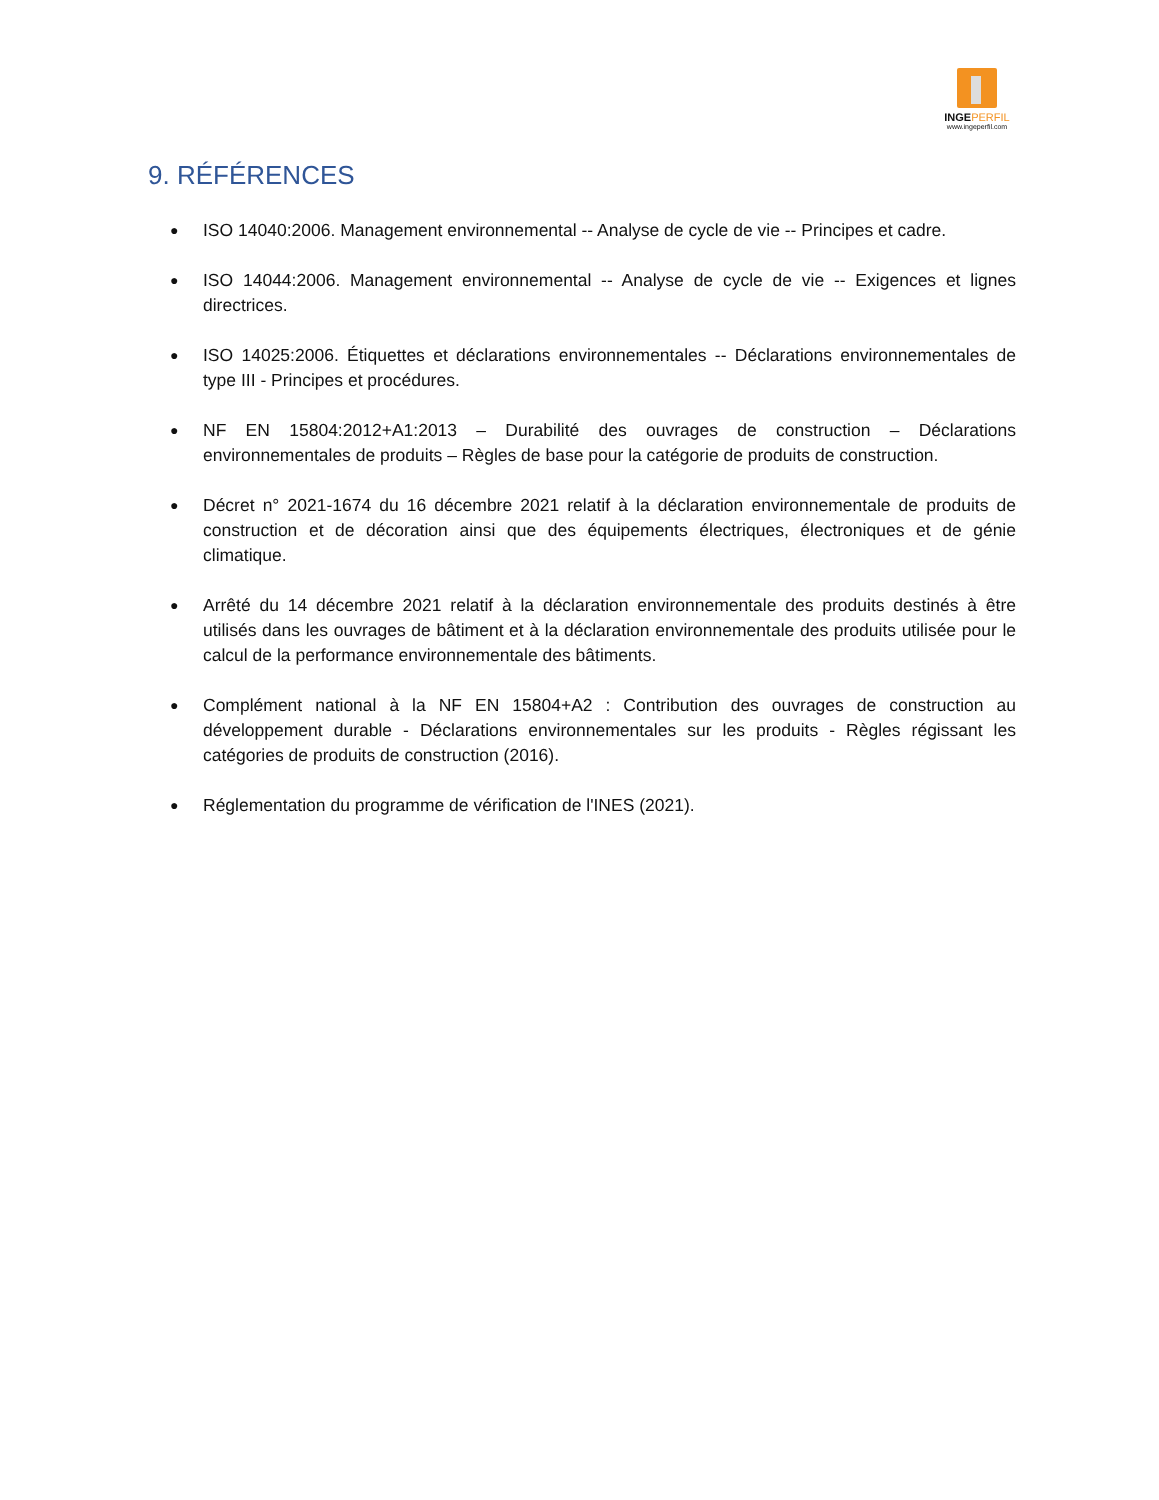INGEPERFIL
www.ingeperfil.com
9. RÉFÉRENCES
● ISO 14040:2006. Management environnemental -- Analyse de cycle de vie -- Principes et cadre.
● ISO 14044:2006. Management environnemental -- Analyse de cycle de vie -- Exigences et lignes directrices.
● ISO 14025:2006. Étiquettes et déclarations environnementales -- Déclarations environnementales de type III - Principes et procédures.
● NF EN 15804:2012+A1:2013 – Durabilité des ouvrages de construction – Déclarations environnementales de produits – Règles de base pour la catégorie de produits de construction.
● Décret n° 2021-1674 du 16 décembre 2021 relatif à la déclaration environnementale de produits de construction et de décoration ainsi que des équipements électriques, électroniques et de génie climatique.
● Arrêté du 14 décembre 2021 relatif à la déclaration environnementale des produits destinés à être utilisés dans les ouvrages de bâtiment et à la déclaration environnementale des produits utilisée pour le calcul de la performance environnementale des bâtiments.
● Complément national à la NF EN 15804+A2 : Contribution des ouvrages de construction au développement durable - Déclarations environnementales sur les produits - Règles régissant les catégories de produits de construction (2016).
● Réglementation du programme de vérification de l'INES (2021).